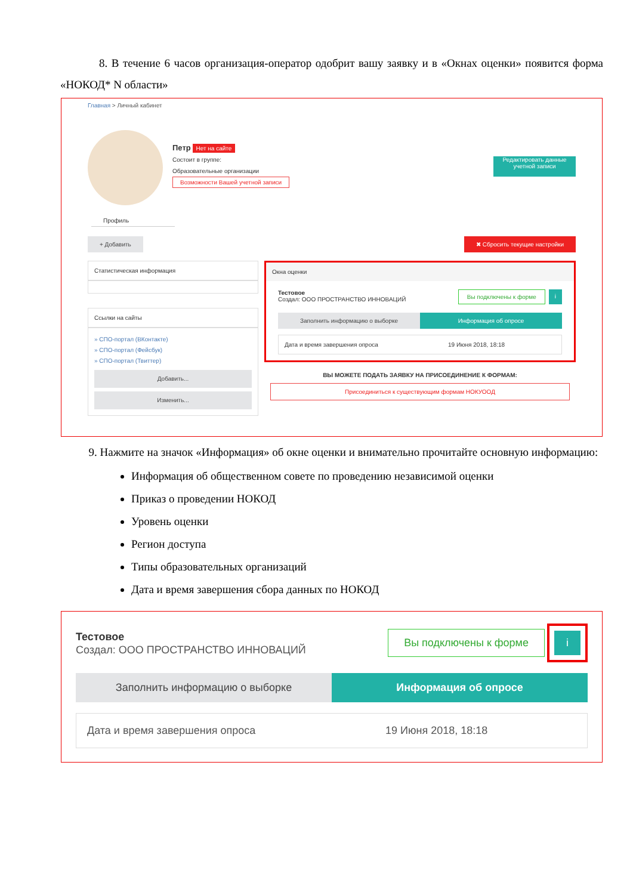8. В течение 6 часов организация-оператор одобрит вашу заявку и в «Окнах оценки» появится форма «НОКОД* N области»
Главная > Личный кабинет
Петр Нет на сайте
Состоит в группе:
Образовательные организации
Возможности Вашей учетной записи
Редактировать данные учетной записи
Профиль
+ Добавить ✖ Сбросить текущие настройки
Статистическая информация
Ссылки на сайты
» СПО-портал (ВКонтакте)
» СПО-портал (Фейсбук)
» СПО-портал (Твиттер)
Добавить...
Изменить...
Окна оценки
Тестовое
Создал: ООО ПРОСТРАНСТВО ИННОВАЦИЙ
Вы подключены к форме i
Заполнить информацию о выборке Информация об опросе
Дата и время завершения опроса 19 Июня 2018, 18:18
ВЫ МОЖЕТЕ ПОДАТЬ ЗАЯВКУ НА ПРИСОЕДИНЕНИЕ К ФОРМАМ:
Присоединиться к существующим формам НОКУООД
9. Нажмите на значок «Информация» об окне оценки и внимательно прочитайте основную информацию:
Информация об общественном совете по проведению независимой оценки
Приказ о проведении НОКОД
Уровень оценки
Регион доступа
Типы образовательных организаций
Дата и время завершения сбора данных по НОКОД
Тестовое
Создал: ООО ПРОСТРАНСТВО ИННОВАЦИЙ
Вы подключены к форме i
Заполнить информацию о выборке Информация об опросе
Дата и время завершения опроса 19 Июня 2018, 18:18